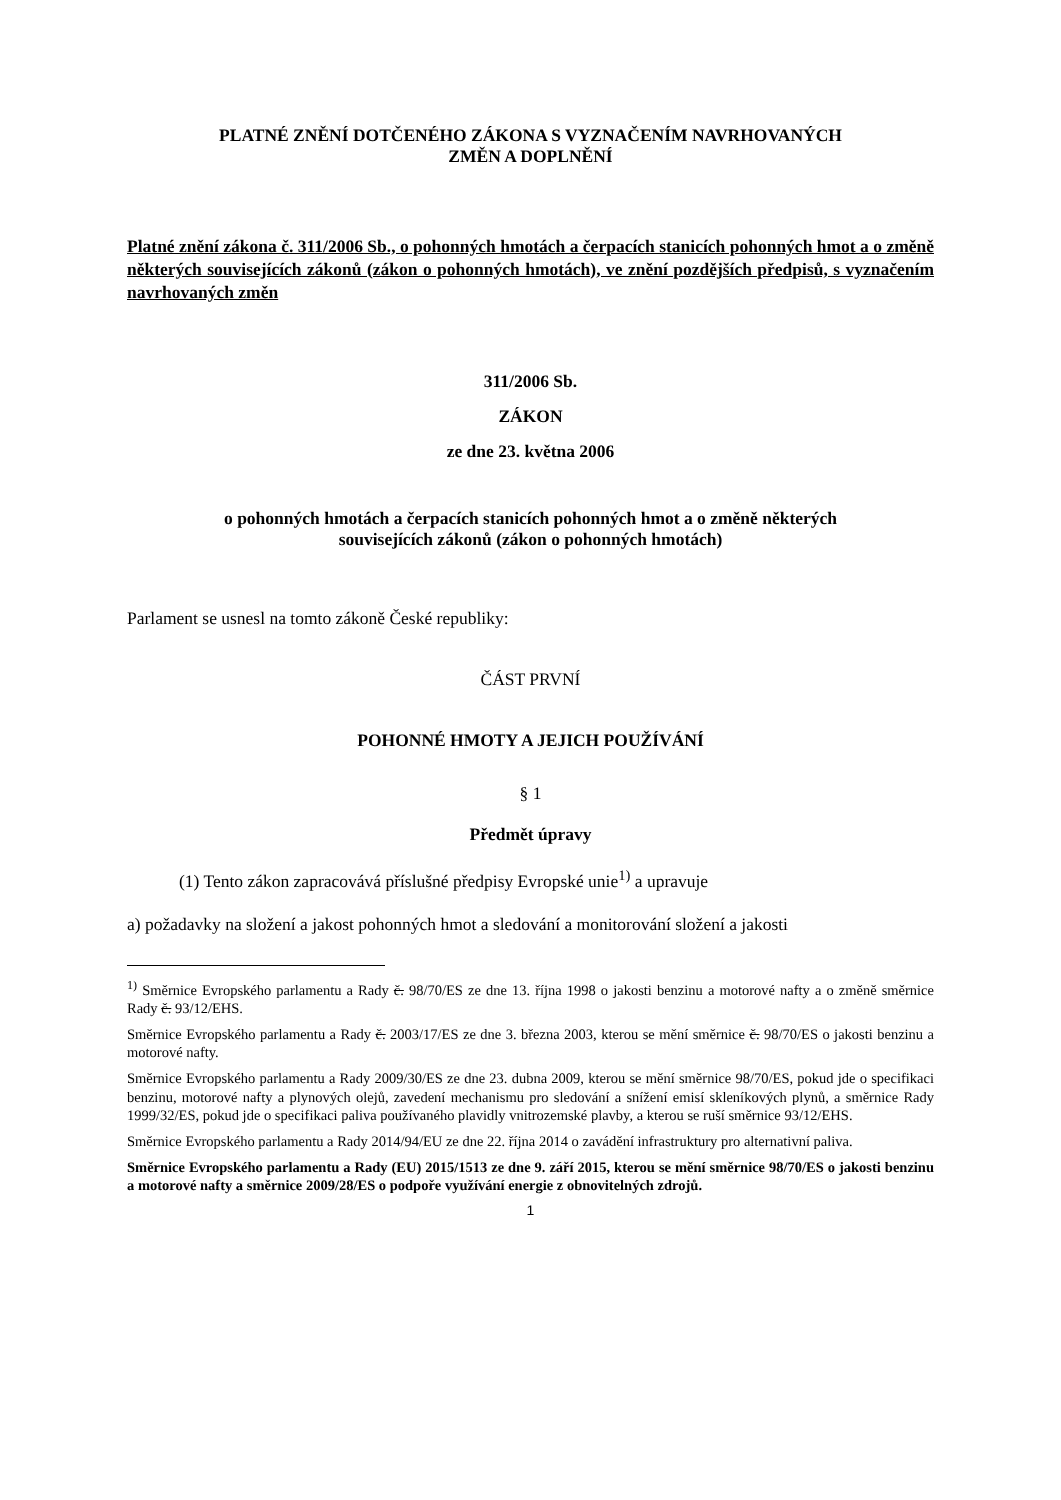PLATNÉ ZNĚNÍ DOTČENÉHO ZÁKONA S VYZNAČENÍM NAVRHOVANÝCH
ZMĚN A DOPLNĚNÍ
Platné znění zákona č. 311/2006 Sb., o pohonných hmotách a čerpacích stanicích pohonných hmot a o změně některých souvisejících zákonů (zákon o pohonných hmotách), ve znění pozdějších předpisů, s vyznačením navrhovaných změn
311/2006 Sb.
ZÁKON
ze dne 23. května 2006
o pohonných hmotách a čerpacích stanicích pohonných hmot a o změně některých
souvisejících zákonů (zákon o pohonných hmotách)
Parlament se usnesl na tomto zákoně České republiky:
ČÁST PRVNÍ
POHONNÉ HMOTY A JEJICH POUŽÍVÁNÍ
§ 1
Předmět úpravy
(1) Tento zákon zapracovává příslušné předpisy Evropské unie<sup>1)</sup> a upravuje
a) požadavky na složení a jakost pohonných hmot a sledování a monitorování složení a jakosti
<sup>1)</sup> Směrnice Evropského parlamentu a Rady č. 98/70/ES ze dne 13. října 1998 o jakosti benzinu a motorové nafty a o změně směrnice Rady č. 93/12/EHS.
Směrnice Evropského parlamentu a Rady č. 2003/17/ES ze dne 3. března 2003, kterou se mění směrnice č. 98/70/ES o jakosti benzinu a motorové nafty.
Směrnice Evropského parlamentu a Rady 2009/30/ES ze dne 23. dubna 2009, kterou se mění směrnice 98/70/ES, pokud jde o specifikaci benzinu, motorové nafty a plynových olejů, zavedení mechanismu pro sledování a snížení emisí skleníkových plynů, a směrnice Rady 1999/32/ES, pokud jde o specifikaci paliva používaného plavidly vnitrozemské plavby, a kterou se ruší směrnice 93/12/EHS.
Směrnice Evropského parlamentu a Rady 2014/94/EU ze dne 22. října 2014 o zavádění infrastruktury pro alternativní paliva.
Směrnice Evropského parlamentu a Rady (EU) 2015/1513 ze dne 9. září 2015, kterou se mění směrnice 98/70/ES o jakosti benzinu a motorové nafty a směrnice 2009/28/ES o podpoře využívání energie z obnovitelných zdrojů.
1